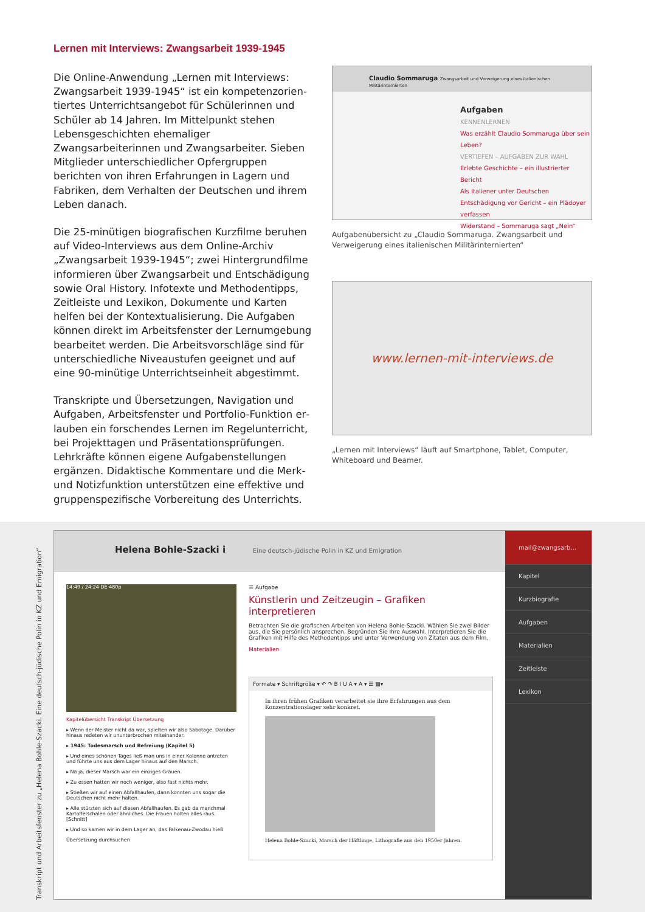Lernen mit Interviews: Zwangsarbeit 1939-1945
Die Online-Anwendung „Lernen mit Interviews: Zwangsarbeit 1939-1945“ ist ein kompetenzorien­tiertes Unterrichtsangebot für Schülerinnen und Schüler ab 14 Jahren. Im Mittelpunkt stehen Lebens­geschichten ehemaliger Zwangsarbeiterinnen und Zwangsarbeiter. Sieben Mitglieder unterschiedlicher Opfergruppen berichten von ihren Erfahrungen in Lagern und Fabriken, dem Verhalten der Deutschen und ihrem Leben danach.
Die 25-minütigen biografischen Kurzfilme beru­hen auf Video-Interviews aus dem Online-Archiv „Zwangsarbeit 1939-1945“; zwei Hintergrundfilme informieren über Zwangsarbeit und Entschädigung sowie Oral History. Infotexte und Methodentipps, Zeitleiste und Lexikon, Dokumente und Karten helfen bei der Kontextualisierung. Die Aufgaben können direkt im Arbeitsfenster der Lernumgebung bearbeitet werden. Die Arbeitsvorschläge sind für unterschiedliche Niveaustufen geeignet und auf eine 90-minütige Unterrichtseinheit abgestimmt.
Transkripte und Übersetzungen, Navigation und Aufgaben, Arbeitsfenster und Portfolio-Funktion er­lauben ein forschendes Lernen im Regelunterricht, bei Projekttagen und Präsentationsprüfungen. Lehr­kräfte können eigene Aufgabenstellungen ergänzen. Didaktische Kommentare und die Merk- und Notiz­funktion unterstützen eine effektive und gruppen­spezifische Vorbereitung des Unterrichts.
Claudio Sommaruga Zwangsarbeit und Verweigerung eines italienischen Militärinternierten
Aufgaben
KENNENLERNEN
Was erzählt Claudio Sommaruga über sein Leben?
VERTIEFEN – AUFGABEN ZUR WAHL
Erlebte Geschichte – ein illustrierter Bericht
Als Italiener unter Deutschen
Entschädigung vor Gericht – ein Plädoyer verfassen
Widerstand – Sommaruga sagt „Nein“
Aufgabenübersicht zu „Claudio Sommaruga. Zwangsarbeit und Verweige­rung eines italienischen Militärinternierten“
www.lernen-mit-interviews.de
„Lernen mit Interviews“ läuft auf Smartphone, Tablet, Computer, White­board und Beamer.
Helena Bohle-Szacki i Eine deutsch-jüdische Polin in KZ und Emigration
14:49 / 24:24 DE 480p
Kapitelübersicht Transkript Übersetzung
▸ Wenn der Meister nicht da war, spielten wir also Sabotage. Darüber hinaus redeten wir ununterbrochen miteinander.
▸ 1945: Todesmarsch und Befreiung (Kapitel 5)
▸ Und eines schönen Tages ließ man uns in einer Kolonne antreten und führte uns aus dem Lager hinaus auf den Marsch.
▸ Na ja, dieser Marsch war ein einziges Grauen.
▸ Zu essen hatten wir noch weniger, also fast nichts mehr.
▸ Stießen wir auf einen Abfallhaufen, dann konnten uns sogar die Deutschen nicht mehr halten.
▸ Alle stürzten sich auf diesen Abfallhaufen. Es gab da manchmal Kartoffelschalen oder ähnliches. Die Frauen holten alles raus. [Schnitt]
▸ Und so kamen wir in dem Lager an, das Falkenau-Zwodau hieß
Übersetzung durchsuchen
☰ Aufgabe
Künstlerin und Zeitzeugin – Grafiken interpretieren
Betrachten Sie die grafischen Arbeiten von Helena Bohle-Szacki. Wählen Sie zwei Bilder aus, die Sie persönlich ansprechen. Begründen Sie Ihre Auswahl. Interpretieren Sie die Grafiken mit Hilfe des Methodentipps und unter Verwendung von Zitaten aus dem Film.
Materialien
Formate ▾ Schriftgröße ▾ ↶ ↷ B I U A ▾ A ▾ ☰ ▦▾
In ihren frühen Grafiken verarbeitet sie ihre Erfahrungen aus dem Konzentrationslager sehr konkret.
Helena Bohle-Szacki, Marsch der Häftlinge, Lithografie aus den 1950er Jahren.
mail@zwangsarb...
Kapitel
Kurzbiografie
Aufgaben
Materialien
Zeitleiste
Lexikon
Transkript und Arbeitsfenster zu „Helena Bohle-Szacki. Eine deutsch-jüdische Polin in KZ und Emigration“